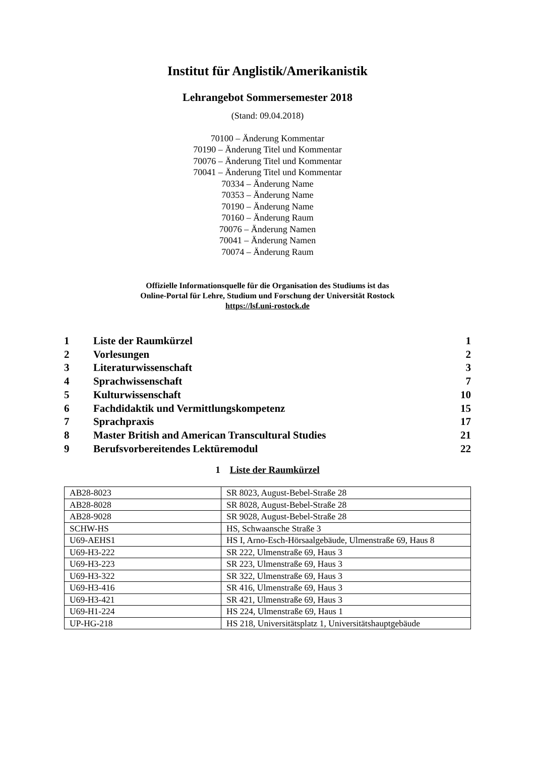Institut für Anglistik/Amerikanistik
Lehrangebot Sommersemester 2018
(Stand: 09.04.2018)
70100 – Änderung Kommentar
70190 – Änderung Titel und Kommentar
70076 – Änderung Titel und Kommentar
70041 – Änderung Titel und Kommentar
70334 – Änderung Name
70353 – Änderung Name
70190 – Änderung Name
70160 – Änderung Raum
70076 – Änderung Namen
70041 – Änderung Namen
70074 – Änderung Raum
Offizielle Informationsquelle für die Organisation des Studiums ist das
Online-Portal für Lehre, Studium und Forschung der Universität Rostock
https://lsf.uni-rostock.de
| 1 | Liste der Raumkürzel | 1 |
| 2 | Vorlesungen | 2 |
| 3 | Literaturwissenschaft | 3 |
| 4 | Sprachwissenschaft | 7 |
| 5 | Kulturwissenschaft | 10 |
| 6 | Fachdidaktik und Vermittlungskompetenz | 15 |
| 7 | Sprachpraxis | 17 |
| 8 | Master British and American Transcultural Studies | 21 |
| 9 | Berufsvorbereitendes Lektüremodul | 22 |
1 Liste der Raumkürzel
| AB28-8023 | SR 8023, August-Bebel-Straße 28 |
| AB28-8028 | SR 8028, August-Bebel-Straße 28 |
| AB28-9028 | SR 9028, August-Bebel-Straße 28 |
| SCHW-HS | HS, Schwaansche Straße 3 |
| U69-AEHS1 | HS I, Arno-Esch-Hörsaalgebäude, Ulmenstraße 69, Haus 8 |
| U69-H3-222 | SR 222, Ulmenstraße 69, Haus 3 |
| U69-H3-223 | SR 223, Ulmenstraße 69, Haus 3 |
| U69-H3-322 | SR 322, Ulmenstraße 69, Haus 3 |
| U69-H3-416 | SR 416, Ulmenstraße 69, Haus 3 |
| U69-H3-421 | SR 421, Ulmenstraße 69, Haus 3 |
| U69-H1-224 | HS 224, Ulmenstraße 69, Haus 1 |
| UP-HG-218 | HS 218, Universitätsplatz 1, Universitätshauptgebäude |